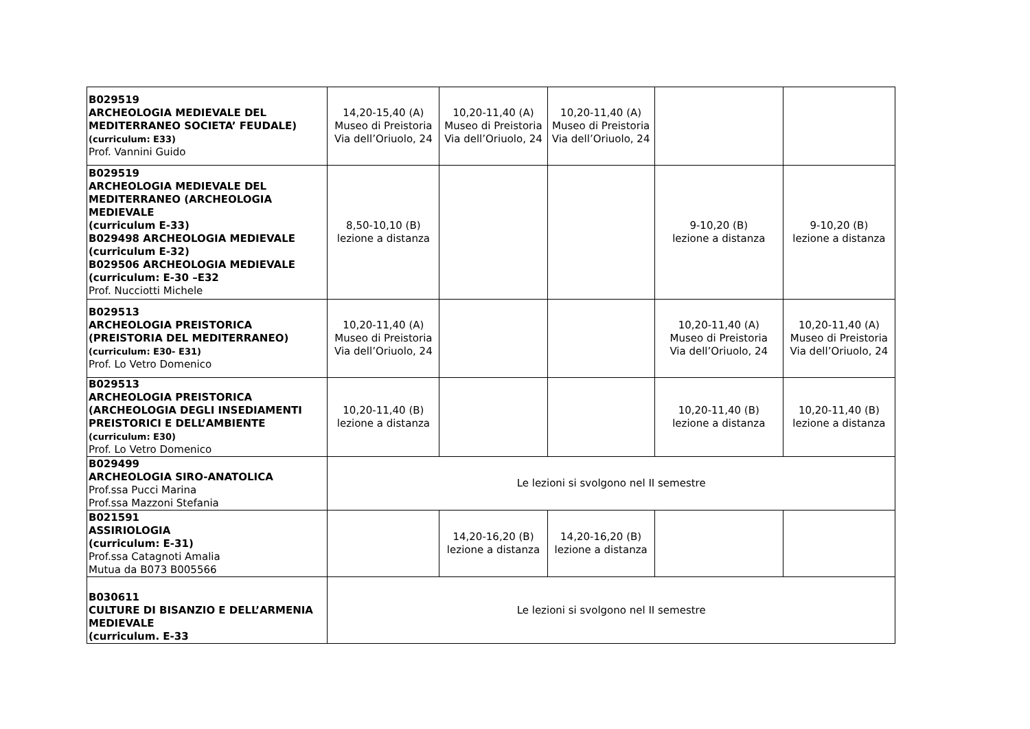| B029519 ARCHEOLOGIA MEDIEVALE DEL MEDITERRANEO SOCIETA’ FEUDALE) (curriculum: E33) Prof. Vannini Guido | 14,20-15,40 (A) Museo di Preistoria Via dell’Oriuolo, 24 | 10,20-11,40 (A) Museo di Preistoria Via dell’Oriuolo, 24 | 10,20-11,40 (A) Museo di Preistoria Via dell’Oriuolo, 24 | | |
| B029519 ARCHEOLOGIA MEDIEVALE DEL MEDITERRANEO (ARCHEOLOGIA MEDIEVALE (curriculum E-33) B029498 ARCHEOLOGIA MEDIEVALE (curriculum E-32) B029506 ARCHEOLOGIA MEDIEVALE (curriculum: E-30 –E32 Prof. Nucciotti Michele | 8,50-10,10 (B) lezione a distanza | | | 9-10,20 (B) lezione a distanza | 9-10,20 (B) lezione a distanza |
| B029513 ARCHEOLOGIA PREISTORICA (PREISTORIA DEL MEDITERRANEO) (curriculum: E30- E31) Prof. Lo Vetro Domenico | 10,20-11,40 (A) Museo di Preistoria Via dell’Oriuolo, 24 | | | 10,20-11,40 (A) Museo di Preistoria Via dell’Oriuolo, 24 | 10,20-11,40 (A) Museo di Preistoria Via dell’Oriuolo, 24 |
| B029513 ARCHEOLOGIA PREISTORICA (ARCHEOLOGIA DEGLI INSEDIAMENTI PREISTORICI E DELL’AMBIENTE (curriculum: E30) Prof. Lo Vetro Domenico | 10,20-11,40 (B) lezione a distanza | | | 10,20-11,40 (B) lezione a distanza | 10,20-11,40 (B) lezione a distanza |
| B029499 ARCHEOLOGIA SIRO-ANATOLICA Prof.ssa Pucci Marina Prof.ssa Mazzoni Stefania | Le lezioni si svolgono nel II semestre | | | | |
| B021591 ASSIRIOLOGIA (curriculum: E-31) Prof.ssa Catagnoti Amalia Mutua da B073 B005566 | | 14,20-16,20 (B) lezione a distanza | 14,20-16,20 (B) lezione a distanza | | |
| B030611 CULTURE DI BISANZIO E DELL’ARMENIA MEDIEVALE (curriculum. E-33 | Le lezioni si svolgono nel II semestre | | | | |